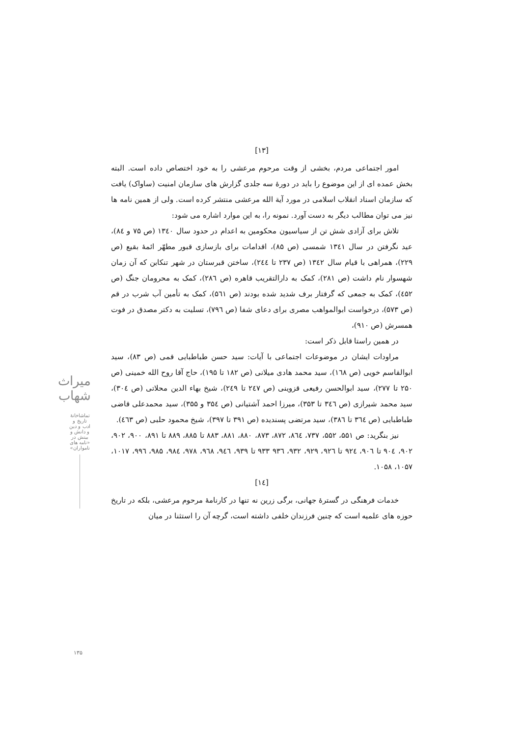[۱۳]
امور اجتماعی مردم، بخشی از وقت مرحوم مرعشی را به خود اختصاص داده است. البته بخش عمده ای از این موضوع را باید در دورهٔ سه جلدی گزارش های سازمان امنیت (ساواک) یافت که سازمان اسناد انقلاب اسلامی در مورد آیة الله مرعشی منتشر کرده است. ولی از همین نامه ها نیز می توان مطالب دیگر به دست آورد. نمونه را، به این موارد اشاره می شود:
تلاش برای آزادی شش تن از سیاسیون محکومین به اعدام در حدود سال ۱۳٤۰ (ص ۷۵ و ۸٤)، عید نگرفتن در سال ۱۳٤۱ شمسی (ص ۸۵)، اقدامات برای بازسازی قبور مطهّر ائمهٔ بقیع (ص ۲۲۹)، همراهی با قیام سال ۱۳٤۲ (ص ۲۳۷ تا ۲٤٤)، ساختن قبرستان در شهر تنکابن که آن زمان شهسوار نام داشت (ص ۲۸۱)، کمک به دارالتقریب قاهره (ص ۲۸٦)، کمک به محرومان جنگ (ص ٤۵۲)، کمک به جمعی که گرفتار برف شدید شده بودند (ص ۵٦۱)، کمک به تأمین آب شرب در قم (ص ۵۷۳)، درخواست ابوالمواهب مصری برای دعای شفا (ص ۷۹٦)، تسلیت به دکتر مصدق در فوت همسرش (ص ۹۱۰)،
در همین راستا قابل ذکر است:
مراودات ایشان در موضوعات اجتماعی با آیات: سید حسن طباطبایی قمی (ص ۸۳)، سید ابوالقاسم خویی (ص ۱٦۸)، سید محمد هادی میلانی (ص ۱۸۲ تا ۱۹۵)، حاج آقا روح الله خمینی (ص ۲۵۰ تا ۲۷۷)، سید ابوالحسن رفیعی قزوینی (ص ۲٤۷ تا ۲٤۹)، شیخ بهاء الدین محلاتی (ص ۳۰٤)، سید محمد شیرازی (ص ۳٤٦ تا ۳۵۳)، میرزا احمد آشتیانی (ص ۳۵٤ و ۳۵۵)، سید محمدعلی قاضی طباطبایی (ص ۳٦٤ تا ۳۸٦)، سید مرتضی پسندیده (ص ۳۹۱ تا ۳۹۷)، شیخ محمود حلبی (ص ٤٦۳).
نیز بنگرید: ص ۵۵۱، ۵۵۲، ۷۳۷، ۸٦٤، ۸۷۲، ۸۷۳، ۸۸۰، ۸۸۱، ۸۸۳ تا ۸۸۵، ۸۸۹ تا ۸۹۱، ۹۰۰، ۹۰۲، ۹۰۲، ۹۰٤ تا ۹۰٦، ۹۲٤ تا ۹۲٦، ۹۲۹، ۹۳۲، ۹۳٦ ۹۳۳ تا ۹۳۹، ۹٤٦، ۹٦۸، ۹۷۸، ۹۸٤، ۹۸۵، ۹۹٦، ۱۰۱۷، ۱۰۵۷، ۱۰۵۸.
[۱٤]
خدمات فرهنگی در گسترهٔ جهانی، برگی زرین نه تنها در کارنامهٔ مرحوم مرعشی، بلکه در تاریخ حوزه های علمیه است که چنین فرزندان خلفی داشته است، گرچه آن را استثنا در میان
میراث شهاب
تماشاخانهٔ تاریخ و ادب و دین و دانش و بینش در «نامه های نامواران»
۱۳۵